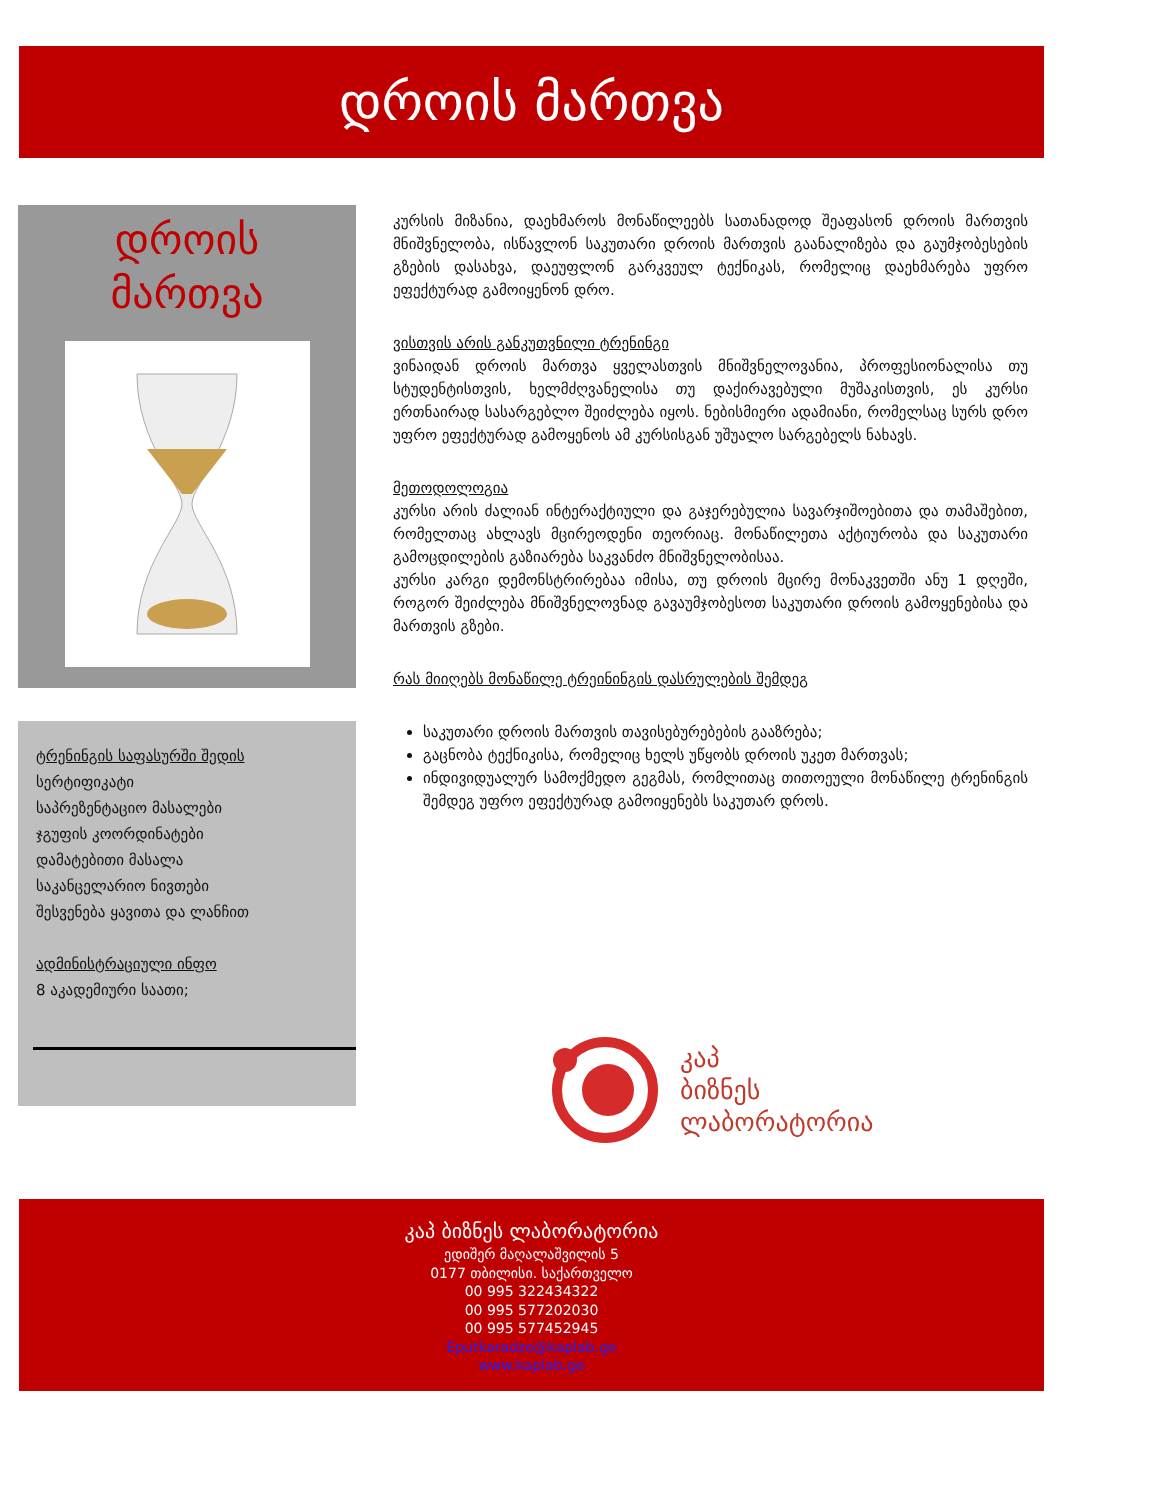დროის მართვა
დროის
მართვა
ტრენინგის საფასურში შედის
სერტიფიკატი
საპრეზენტაციო მასალები
ჯგუფის კოორდინატები
დამატებითი მასალა
საკანცელარიო ნივთები
შესვენება ყავითა და ლანჩით
ადმინისტრაციული ინფო
8 აკადემიური საათი;
კურსის მიზანია, დაეხმაროს მონაწილეებს სათანადოდ შეაფასონ დროის მართვის მნიშვნელობა, ისწავლონ საკუთარი დროის მართვის გაანალიზება და გაუმჯობესების გზების დასახვა, დაეუფლონ გარკვეულ ტექნიკას, რომელიც დაეხმარება უფრო ეფექტურად გამოიყენონ დრო.
ვისთვის არის განკუთვნილი ტრენინგი
ვინაიდან დროის მართვა ყველასთვის მნიშვნელოვანია, პროფესიონალისა თუ სტუდენტისთვის, ხელმძღვანელისა თუ დაქირავებული მუშაკისთვის, ეს კურსი ერთნაირად სასარგებლო შეიძლება იყოს. ნებისმიერი ადამიანი, რომელსაც სურს დრო უფრო ეფექტურად გამოყენოს ამ კურსისგან უშუალო სარგებელს ნახავს.
მეთოდოლოგია
კურსი არის ძალიან ინტერაქტიული და გაჯერებულია სავარჯიშოებითა და თამაშებით, რომელთაც ახლავს მცირეოდენი თეორიაც. მონაწილეთა აქტიურობა და საკუთარი გამოცდილების გაზიარება საკვანძო მნიშვნელობისაა.
კურსი კარგი დემონსტრირებაა იმისა, თუ დროის მცირე მონაკვეთში ანუ 1 დღეში, როგორ შეიძლება მნიშვნელოვნად გავაუმჯობესოთ საკუთარი დროის გამოყენებისა და მართვის გზები.
რას მიიღებს მონაწილე ტრეინინგის დასრულების შემდეგ
საკუთარი დროის მართვის თავისებურებების გააზრება;
გაცნობა ტექნიკისა, რომელიც ხელს უწყობს დროის უკეთ მართვას;
ინდივიდუალურ სამოქმედო გეგმას, რომლითაც თითოეული მონაწილე ტრენინგის შემდეგ უფრო ეფექტურად გამოიყენებს საკუთარ დროს.
კაპ
ბიზნეს
ლაბორატორია
კაპ ბიზნეს ლაბორატორია
ედიშერ მაღალაშვილის 5
0177 თბილისი. საქართველო
00 995 322434322
00 995 577202030
00 995 577452945
Eputkaradze@kaplab.ge
www.kaplab.ge